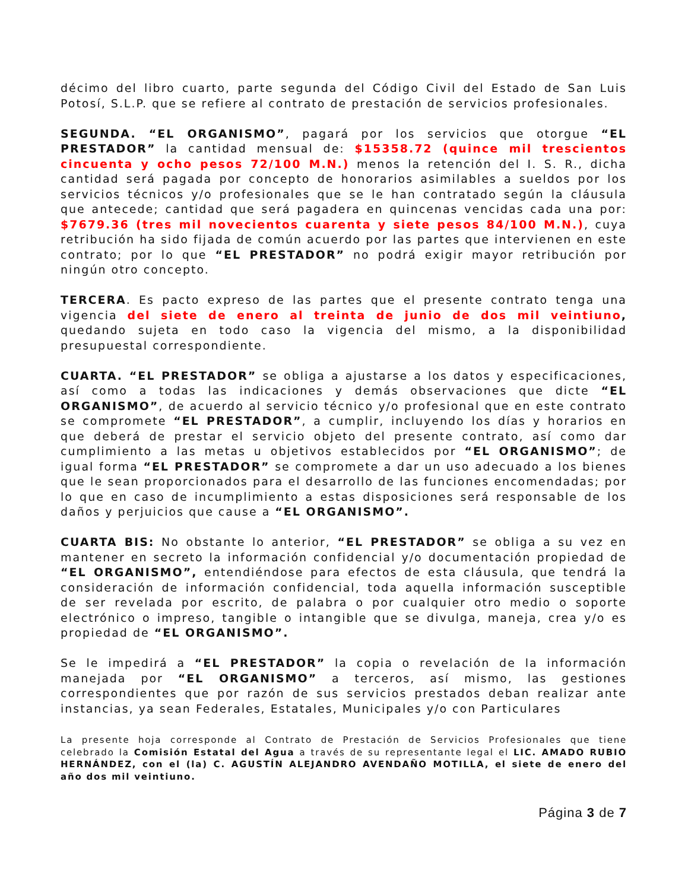décimo del libro cuarto, parte segunda del Código Civil del Estado de San Luis Potosí, S.L.P. que se refiere al contrato de prestación de servicios profesionales.
SEGUNDA. “EL ORGANISMO”, pagará por los servicios que otorgue “EL PRESTADOR” la cantidad mensual de: $15358.72 (quince mil trescientos cincuenta y ocho pesos 72/100 M.N.) menos la retención del I. S. R., dicha cantidad será pagada por concepto de honorarios asimilables a sueldos por los servicios técnicos y/o profesionales que se le han contratado según la cláusula que antecede; cantidad que será pagadera en quincenas vencidas cada una por: $7679.36 (tres mil novecientos cuarenta y siete pesos 84/100 M.N.), cuya retribución ha sido fijada de común acuerdo por las partes que intervienen en este contrato; por lo que “EL PRESTADOR” no podrá exigir mayor retribución por ningún otro concepto.
TERCERA. Es pacto expreso de las partes que el presente contrato tenga una vigencia del siete de enero al treinta de junio de dos mil veintiuno, quedando sujeta en todo caso la vigencia del mismo, a la disponibilidad presupuestal correspondiente.
CUARTA. “EL PRESTADOR” se obliga a ajustarse a los datos y especificaciones, así como a todas las indicaciones y demás observaciones que dicte “EL ORGANISMO”, de acuerdo al servicio técnico y/o profesional que en este contrato se compromete “EL PRESTADOR”, a cumplir, incluyendo los días y horarios en que deberá de prestar el servicio objeto del presente contrato, así como dar cumplimiento a las metas u objetivos establecidos por “EL ORGANISMO”; de igual forma “EL PRESTADOR” se compromete a dar un uso adecuado a los bienes que le sean proporcionados para el desarrollo de las funciones encomendadas; por lo que en caso de incumplimiento a estas disposiciones será responsable de los daños y perjuicios que cause a “EL ORGANISMO”.
CUARTA BIS: No obstante lo anterior, “EL PRESTADOR” se obliga a su vez en mantener en secreto la información confidencial y/o documentación propiedad de “EL ORGANISMO”, entendiéndose para efectos de esta cláusula, que tendrá la consideración de información confidencial, toda aquella información susceptible de ser revelada por escrito, de palabra o por cualquier otro medio o soporte electrónico o impreso, tangible o intangible que se divulga, maneja, crea y/o es propiedad de “EL ORGANISMO”.
Se le impedirá a “EL PRESTADOR” la copia o revelación de la información manejada por “EL ORGANISMO” a terceros, así mismo, las gestiones correspondientes que por razón de sus servicios prestados deban realizar ante instancias, ya sean Federales, Estatales, Municipales y/o con Particulares
La presente hoja corresponde al Contrato de Prestación de Servicios Profesionales que tiene celebrado la Comisión Estatal del Agua a través de su representante legal el LIC. AMADO RUBIO HERNÁNDEZ, con el (la) C. AGUSTÍN ALEJANDRO AVENDAÑO MOTILLA, el siete de enero del año dos mil veintiuno.
Página 3 de 7